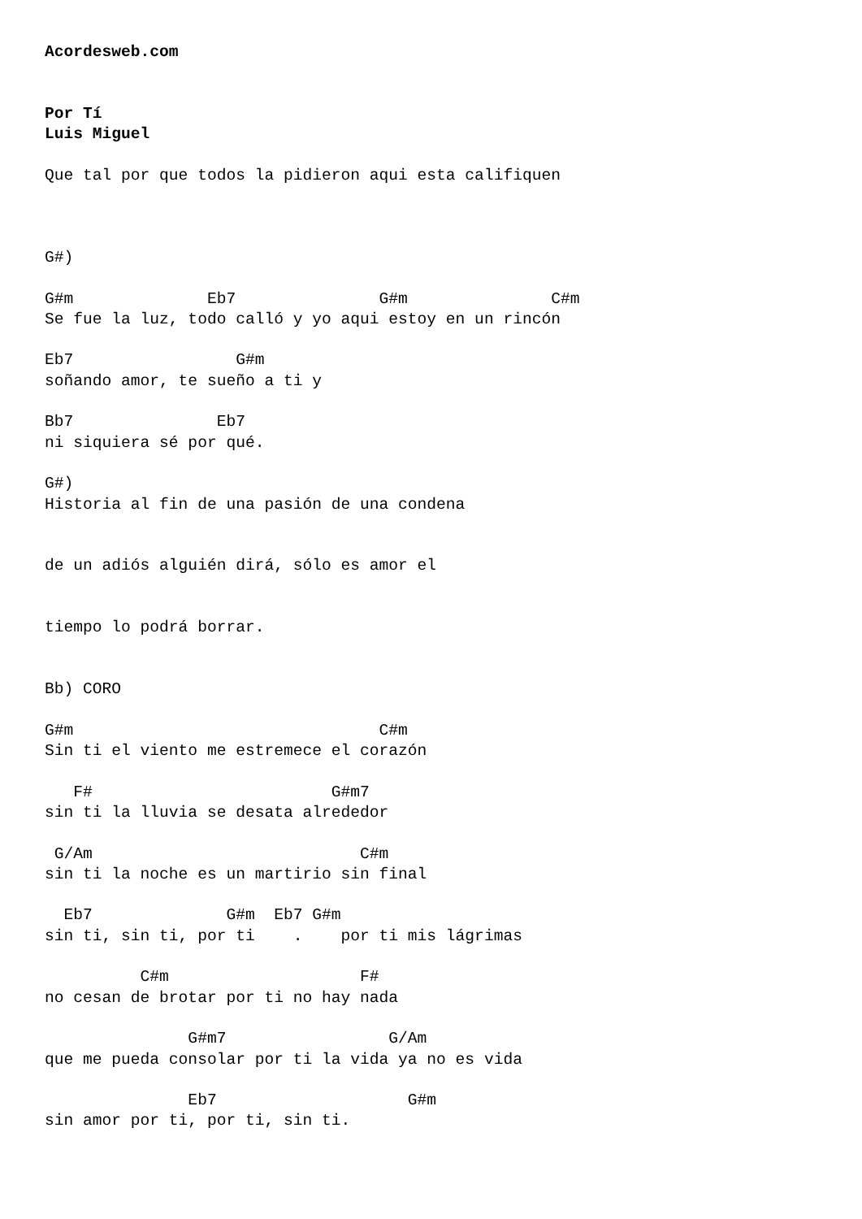Acordesweb.com


Por Tí
Luis Miguel

Que tal por que todos la pidieron aqui esta califiquen



G#)

G#m              Eb7               G#m               C#m
Se fue la luz, todo calló y yo aqui estoy en un rincón

Eb7                 G#m
soñando amor, te sueño a ti y

Bb7               Eb7
ni siquiera sé por qué.

G#)
Historia al fin de una pasión de una condena


de un adiós alguién dirá, sólo es amor el


tiempo lo podrá borrar.


Bb) CORO

G#m                                C#m
Sin ti el viento me estremece el corazón

   F#                         G#m7
sin ti la lluvia se desata alrededor

 G/Am                            C#m
sin ti la noche es un martirio sin final

  Eb7              G#m  Eb7 G#m
sin ti, sin ti, por ti    .    por ti mis lágrimas

          C#m                    F#
no cesan de brotar por ti no hay nada

               G#m7                 G/Am
que me pueda consolar por ti la vida ya no es vida

               Eb7                    G#m
sin amor por ti, por ti, sin ti.